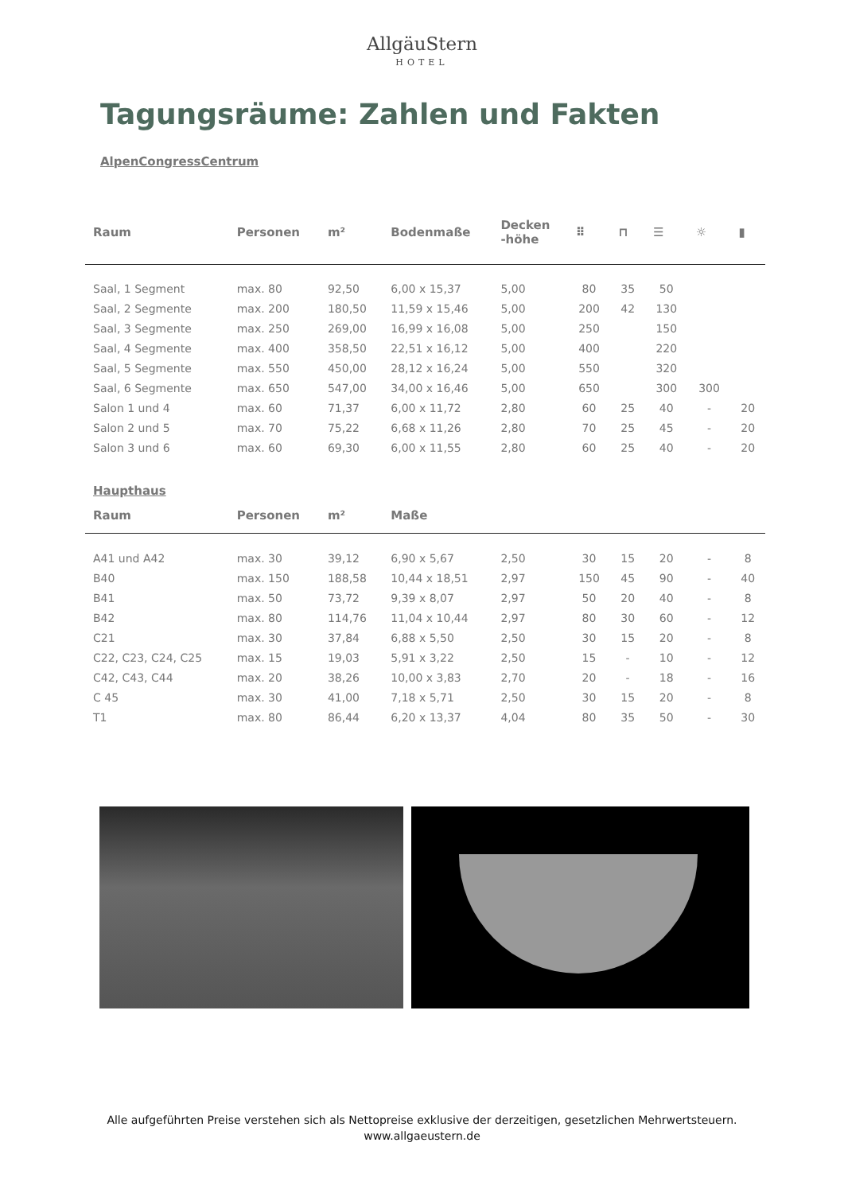AllgäuStern
HOTEL
Tagungsräume: Zahlen und Fakten
AlpenCongressCentrum
| Raum | Personen | m² | Bodenmaße | Decken -höhe | ⠿ | ⊓ | ☰ | ☼ | ▮ |
| --- | --- | --- | --- | --- | --- | --- | --- | --- | --- |
| Saal, 1 Segment | max. 80 | 92,50 | 6,00 x 15,37 | 5,00 | 80 | 35 | 50 | | |
| Saal, 2 Segmente | max. 200 | 180,50 | 11,59 x 15,46 | 5,00 | 200 | 42 | 130 | | |
| Saal, 3 Segmente | max. 250 | 269,00 | 16,99 x 16,08 | 5,00 | 250 | | 150 | | |
| Saal, 4 Segmente | max. 400 | 358,50 | 22,51 x 16,12 | 5,00 | 400 | | 220 | | |
| Saal, 5 Segmente | max. 550 | 450,00 | 28,12 x 16,24 | 5,00 | 550 | | 320 | | |
| Saal, 6 Segmente | max. 650 | 547,00 | 34,00 x 16,46 | 5,00 | 650 | | 300 | 300 | |
| Salon 1 und 4 | max. 60 | 71,37 | 6,00 x 11,72 | 2,80 | 60 | 25 | 40 | - | 20 |
| Salon 2 und 5 | max. 70 | 75,22 | 6,68 x 11,26 | 2,80 | 70 | 25 | 45 | - | 20 |
| Salon 3 und 6 | max. 60 | 69,30 | 6,00 x 11,55 | 2,80 | 60 | 25 | 40 | - | 20 |
| Haupthaus | | | | | | | | | |
| Raum | Personen | m² | Maße | | | | | | |
| A41 und A42 | max. 30 | 39,12 | 6,90 x 5,67 | 2,50 | 30 | 15 | 20 | - | 8 |
| B40 | max. 150 | 188,58 | 10,44 x 18,51 | 2,97 | 150 | 45 | 90 | - | 40 |
| B41 | max. 50 | 73,72 | 9,39 x 8,07 | 2,97 | 50 | 20 | 40 | - | 8 |
| B42 | max. 80 | 114,76 | 11,04 x 10,44 | 2,97 | 80 | 30 | 60 | - | 12 |
| C21 | max. 30 | 37,84 | 6,88 x 5,50 | 2,50 | 30 | 15 | 20 | - | 8 |
| C22, C23, C24, C25 | max. 15 | 19,03 | 5,91 x 3,22 | 2,50 | 15 | - | 10 | - | 12 |
| C42, C43, C44 | max. 20 | 38,26 | 10,00 x 3,83 | 2,70 | 20 | - | 18 | - | 16 |
| C 45 | max. 30 | 41,00 | 7,18 x 5,71 | 2,50 | 30 | 15 | 20 | - | 8 |
| T1 | max. 80 | 86,44 | 6,20 x 13,37 | 4,04 | 80 | 35 | 50 | - | 30 |
Alle aufgeführten Preise verstehen sich als Nettopreise exklusive der derzeitigen, gesetzlichen Mehrwertsteuern.
www.allgaeustern.de